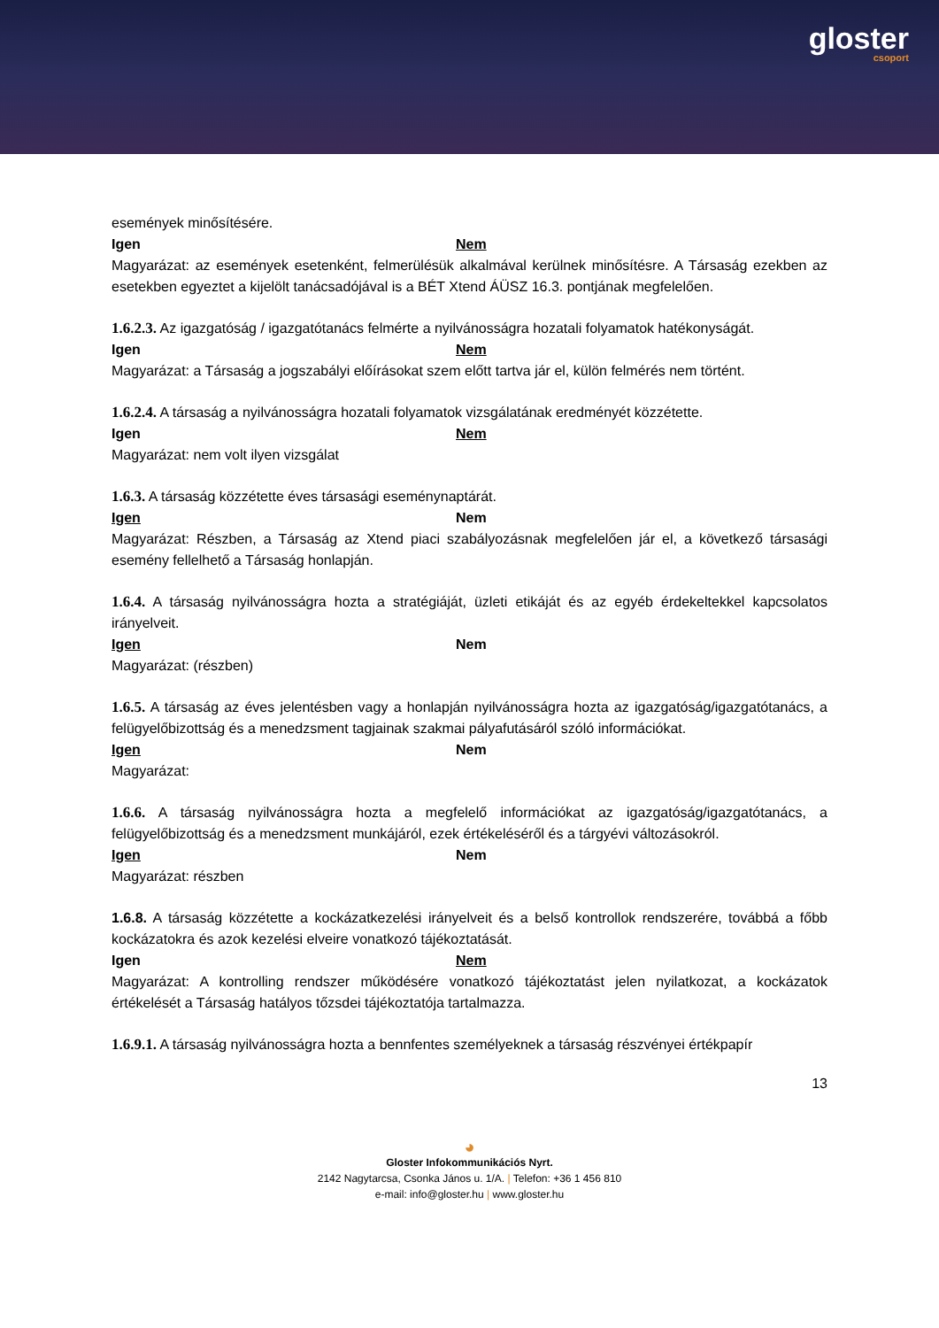gloster
csoport
események minősítésére.
Igen Nem
Magyarázat: az események esetenként, felmerülésük alkalmával kerülnek minősítésre. A Társaság ezekben az esetekben egyeztet a kijelölt tanácsadójával is a BÉT Xtend ÁÜSZ 16.3. pontjának megfelelően.
1.6.2.3. Az igazgatóság / igazgatótanács felmérte a nyilvánosságra hozatali folyamatok hatékonyságát.
Igen Nem
Magyarázat: a Társaság a jogszabályi előírásokat szem előtt tartva jár el, külön felmérés nem történt.
1.6.2.4. A társaság a nyilvánosságra hozatali folyamatok vizsgálatának eredményét közzétette.
Igen Nem
Magyarázat: nem volt ilyen vizsgálat
1.6.3. A társaság közzétette éves társasági eseménynaptárát.
Igen Nem
Magyarázat: Részben, a Társaság az Xtend piaci szabályozásnak megfelelően jár el, a következő társasági esemény fellelhető a Társaság honlapján.
1.6.4. A társaság nyilvánosságra hozta a stratégiáját, üzleti etikáját és az egyéb érdekeltekkel kapcsolatos irányelveit.
Igen Nem
Magyarázat: (részben)
1.6.5. A társaság az éves jelentésben vagy a honlapján nyilvánosságra hozta az igazgatóság/igazgatótanács, a felügyelőbizottság és a menedzsment tagjainak szakmai pályafutásáról szóló információkat.
Igen Nem
Magyarázat:
1.6.6. A társaság nyilvánosságra hozta a megfelelő információkat az igazgatóság/igazgatótanács, a felügyelőbizottság és a menedzsment munkájáról, ezek értékeléséről és a tárgyévi változásokról.
Igen Nem
Magyarázat: részben
1.6.8. A társaság közzétette a kockázatkezelési irányelveit és a belső kontrollok rendszerére, továbbá a főbb kockázatokra és azok kezelési elveire vonatkozó tájékoztatását.
Igen Nem
Magyarázat: A kontrolling rendszer működésére vonatkozó tájékoztatást jelen nyilatkozat, a kockázatok értékelését a Társaság hatályos tőzsdei tájékoztatója tartalmazza.
1.6.9.1. A társaság nyilvánosságra hozta a bennfentes személyeknek a társaság részvényei értékpapír
13
◕
Gloster Infokommunikációs Nyrt.
2142 Nagytarcsa, Csonka János u. 1/A. | Telefon: +36 1 456 810
e-mail: info@gloster.hu | www.gloster.hu